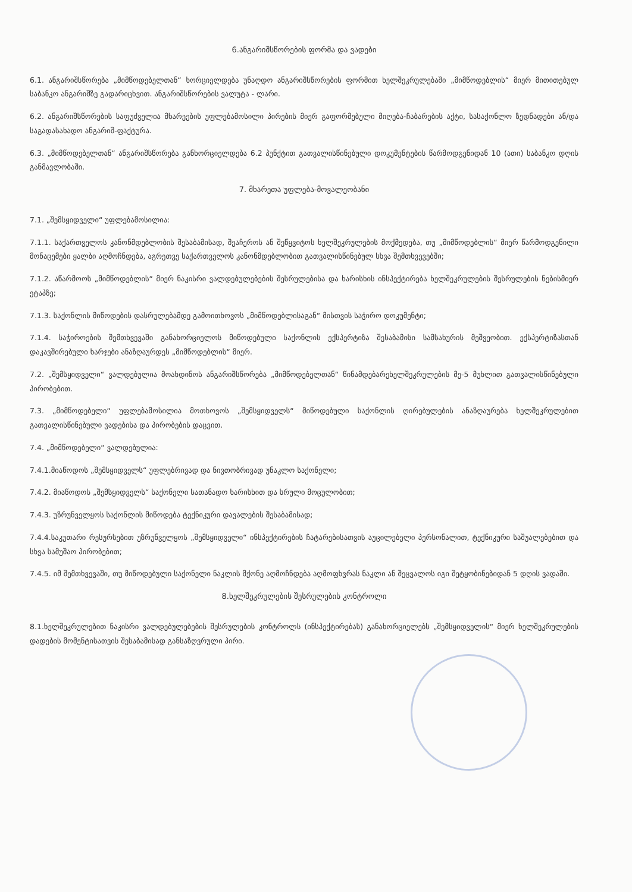6.ანგარიშსწორების ფორმა და ვადები
6.1. ანგარიშსწორება „მიმწოდებელთან“ ხორციელდება უნაღდო ანგარიშსწორების ფორმით ხელშეკრულებაში „მიმწოდებლის“ მიერ მითითებულ საბანკო ანგარიშზე გადარიცხვით. ანგარიშსწორების ვალუტა - ლარი.
6.2. ანგარიშსწორების საფუძველია მხარეების უფლებამოსილი პირების მიერ გაფორმებული მიღება-ჩაბარების აქტი, სასაქონლო ზედნადები ან/და საგადასახადო ანგარიშ-ფაქტურა.
6.3. „მიმწოდებელთან“ ანგარიშსწორება განხორციელდება 6.2 პუნქტით გათვალისწინებული დოკუმენტების წარმოდგენიდან 10 (ათი) საბანკო დღის განმავლობაში.
7. მხარეთა უფლება-მოვალეობანი
7.1. „შემსყიდველი“ უფლებამოსილია:
7.1.1. საქართველოს კანონმდებლობის შესაბამისად, შეაჩეროს ან შეწყვიტოს ხელშეკრულების მოქმედება, თუ „მიმწოდებლის“ მიერ წარმოდგენილი მონაცემები ყალბი აღმოჩნდება, აგრეთვე საქართველოს კანონმდებლობით გათვალისწინებულ სხვა შემთხვევებში;
7.1.2. აწარმოოს „მიმწოდებლის“ მიერ ნაკისრი ვალდებულებების შესრულებისა და ხარისხის ინსპექტირება ხელშეკრულების შესრულების ნებისმიერ ეტაპზე;
7.1.3. საქონლის მიწოდების დასრულებამდე გამოითხოვოს „მიმწოდებლისაგან“ მისთვის საჭირო დოკუმენტი;
7.1.4. საჭიროების შემთხვევაში განახორციელოს მიწოდებული საქონლის ექსპერტიზა შესაბამისი სამსახურის მეშვეობით. ექსპერტიზასთან დაკავშირებული ხარჯები ანაზღაურდეს „მიმწოდებლის“ მიერ.
7.2. „შემსყიდველი“ ვალდებულია მოახდინოს ანგარიშსწორება „მიმწოდებელთან“ წინამდებარეხელშეკრულების მე-5 მუხლით გათვალისწინებული პირობებით.
7.3. „მიმწოდებელი“ უფლებამოსილია მოთხოვოს „შემსყიდველს“ მიწოდებული საქონლის ღირებულების ანაზღაურება ხელშეკრულებით გათვალისწინებული ვადებისა და პირობების დაცვით.
7.4. „მიმწოდებელი“ ვალდებულია:
7.4.1.მიაწოდოს „შემსყიდველს“ უფლებრივად და ნივთობრივად უნაკლო საქონელი;
7.4.2. მიაწოდოს „შემსყიდველს“ საქონელი სათანადო ხარისხით და სრული მოცულობით;
7.4.3. უზრუნველყოს საქონლის მიწოდება ტექნიკური დავალების შესაბამისად;
7.4.4.საკუთარი რესურსებით უზრუნველყოს „შემსყიდველი“ ინსპექტირების ჩატარებისათვის აუცილებელი პერსონალით, ტექნიკური საშუალებებით და სხვა სამუშაო პირობებით;
7.4.5. იმ შემთხვევაში, თუ მიწოდებული საქონელი ნაკლის მქონე აღმოჩნდება აღმოფხვრას ნაკლი ან შეცვალოს იგი შეტყობინებიდან 5 დღის ვადაში.
8.ხელშეკრულების შესრულების კონტროლი
8.1.ხელშეკრულებით ნაკისრი ვალდებულებების შესრულების კონტროლს (ინსპექტირებას) განახორციელებს „შემსყიდველის“ მიერ ხელშეკრულების დადების მომენტისათვის შესაბამისად განსაზღვრული პირი.